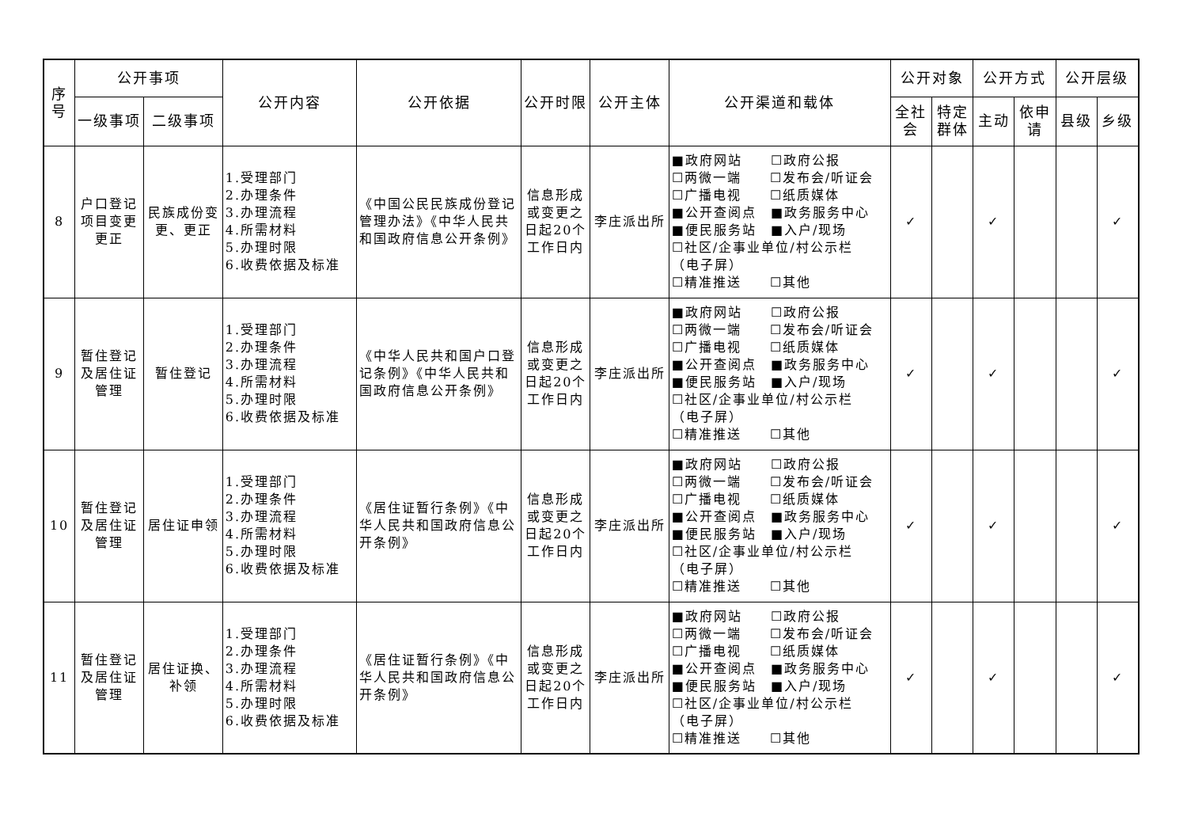| 序 号 | 公开事项 | | 公开内容 | 公开依据 | 公开时限 | 公开主体 | 公开渠道和载体 | 公开对象 | | 公开方式 | | 公开层级 | |
| --- | --- | --- | --- | --- | --- | --- | --- | --- | --- | --- | --- | --- | --- |
| | 一级事项 | 二级事项 | | | | | | 全社会 | 特定群体 | 主动 | 依申请 | 县级 | 乡级 |
| 8 | 户口登记项目变更更正 | 民族成份变更、更正 | 1.受理部门 2.办理条件 3.办理流程 4.所需材料 5.办理时限 6.收费依据及标准 | 《中国公民民族成份登记管理办法》《中华人民共和国政府信息公开条例》 | 信息形成或变更之日起20个工作日内 | 李庄派出所 | ■政府网站 ☐政府公报 ☐两微一端 ☐发布会/听证会 ☐广播电视 ☐纸质媒体 ■公开查阅点 ■政务服务中心 ■便民服务站 ■入户/现场 ☐社区/企事业单位/村公示栏 （电子屏） ☐精准推送 ☐其他 | ✓ | | ✓ | | | ✓ |
| 9 | 暂住登记及居住证管理 | 暂住登记 | 1.受理部门 2.办理条件 3.办理流程 4.所需材料 5.办理时限 6.收费依据及标准 | 《中华人民共和国户口登记条例》《中华人民共和国政府信息公开条例》 | 信息形成或变更之日起20个工作日内 | 李庄派出所 | ■政府网站 ☐政府公报 ☐两微一端 ☐发布会/听证会 ☐广播电视 ☐纸质媒体 ■公开查阅点 ■政务服务中心 ■便民服务站 ■入户/现场 ☐社区/企事业单位/村公示栏 （电子屏） ☐精准推送 ☐其他 | ✓ | | ✓ | | | ✓ |
| 10 | 暂住登记及居住证管理 | 居住证申领 | 1.受理部门 2.办理条件 3.办理流程 4.所需材料 5.办理时限 6.收费依据及标准 | 《居住证暂行条例》《中华人民共和国政府信息公开条例》 | 信息形成或变更之日起20个工作日内 | 李庄派出所 | ■政府网站 ☐政府公报 ☐两微一端 ☐发布会/听证会 ☐广播电视 ☐纸质媒体 ■公开查阅点 ■政务服务中心 ■便民服务站 ■入户/现场 ☐社区/企事业单位/村公示栏 （电子屏） ☐精准推送 ☐其他 | ✓ | | ✓ | | | ✓ |
| 11 | 暂住登记及居住证管理 | 居住证换、补领 | 1.受理部门 2.办理条件 3.办理流程 4.所需材料 5.办理时限 6.收费依据及标准 | 《居住证暂行条例》《中华人民共和国政府信息公开条例》 | 信息形成或变更之日起20个工作日内 | 李庄派出所 | ■政府网站 ☐政府公报 ☐两微一端 ☐发布会/听证会 ☐广播电视 ☐纸质媒体 ■公开查阅点 ■政务服务中心 ■便民服务站 ■入户/现场 ☐社区/企事业单位/村公示栏 （电子屏） ☐精准推送 ☐其他 | ✓ | | ✓ | | | ✓ |